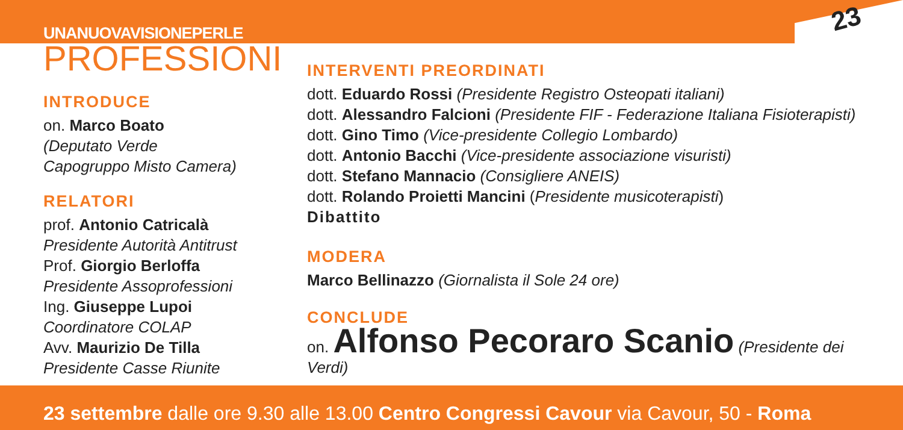23
UNANUOVAVISIONEPERLE
PROFESSIONI
INTRODUCE
on. Marco Boato
(Deputato Verde
Capogruppo Misto Camera)
RELATORI
prof. Antonio Catricalà
Presidente Autorità Antitrust
Prof. Giorgio Berloffa
Presidente Assoprofessioni
Ing. Giuseppe Lupoi
Coordinatore COLAP
Avv. Maurizio De Tilla
Presidente Casse Riunite
INTERVENTI PREORDINATI
dott. Eduardo Rossi (Presidente Registro Osteopati italiani)
dott. Alessandro Falcioni (Presidente FIF - Federazione Italiana Fisioterapisti)
dott. Gino Timo (Vice-presidente Collegio Lombardo)
dott. Antonio Bacchi (Vice-presidente associazione visuristi)
dott. Stefano Mannacio (Consigliere ANEIS)
dott. Rolando Proietti Mancini (Presidente musicoterapisti)
Dibattito
MODERA
Marco Bellinazzo (Giornalista il Sole 24 ore)
CONCLUDE
on. Alfonso Pecoraro Scanio (Presidente dei Verdi)
23 settembre dalle ore 9.30 alle 13.00 Centro Congressi Cavour via Cavour, 50 - Roma